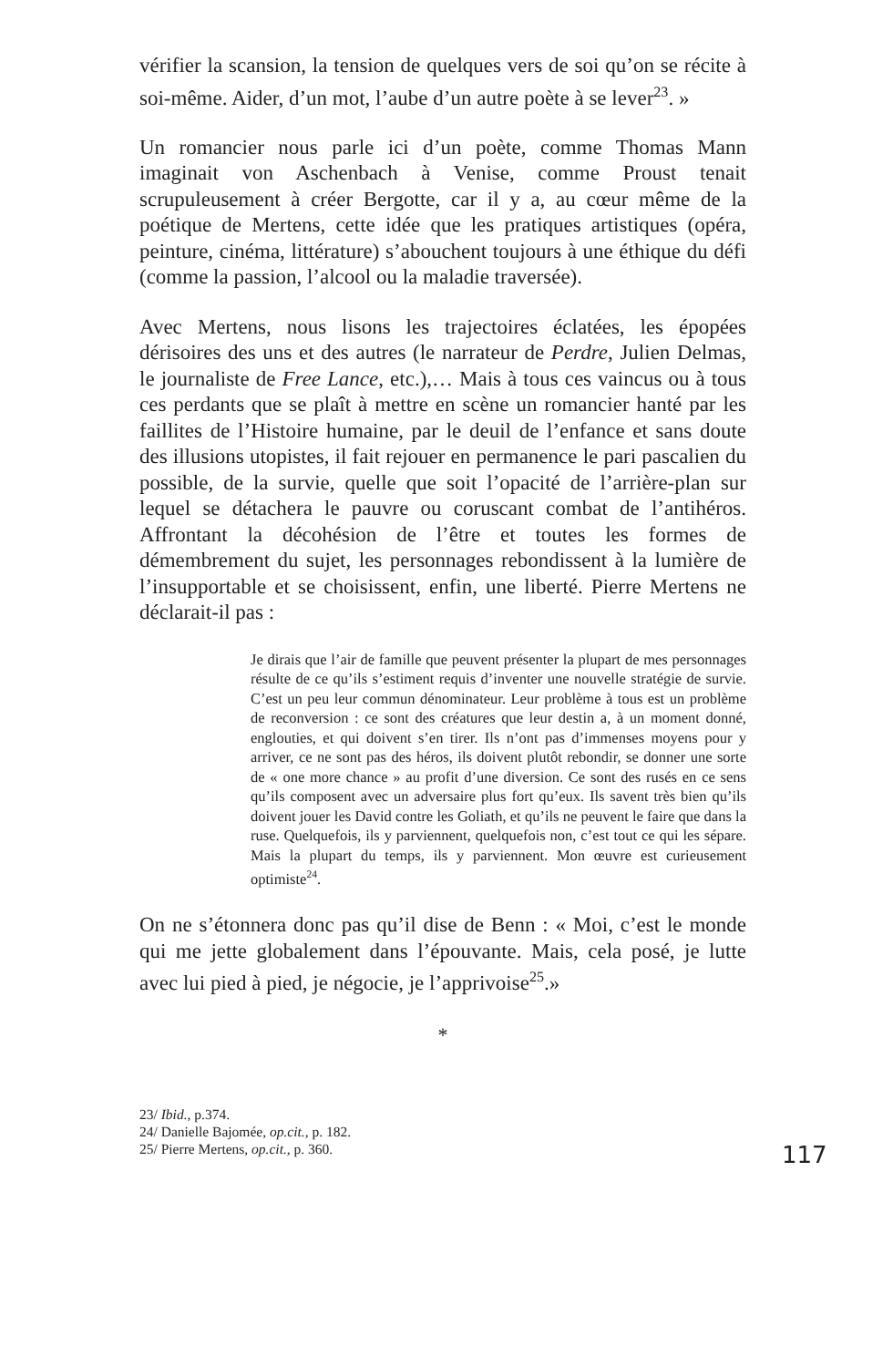vérifier la scansion, la tension de quelques vers de soi qu’on se récite à soi-même. Aider, d’un mot, l’aube d’un autre poète à se lever<sup>23</sup>. »
Un romancier nous parle ici d’un poète, comme Thomas Mann imaginait von Aschenbach à Venise, comme Proust tenait scrupuleusement à créer Bergotte, car il y a, au cœur même de la poétique de Mertens, cette idée que les pratiques artistiques (opéra, peinture, cinéma, littérature) s’abouchent toujours à une éthique du défi (comme la passion, l’alcool ou la maladie traversée).
Avec Mertens, nous lisons les trajectoires éclatées, les épopées dérisoires des uns et des autres (le narrateur de Perdre, Julien Delmas, le journaliste de Free Lance, etc.),… Mais à tous ces vaincus ou à tous ces perdants que se plaît à mettre en scène un romancier hanté par les faillites de l’Histoire humaine, par le deuil de l’enfance et sans doute des illusions utopistes, il fait rejouer en permanence le pari pascalien du possible, de la survie, quelle que soit l’opacité de l’arrière-plan sur lequel se détachera le pauvre ou coruscant combat de l’antihéros. Affrontant la décohésion de l’être et toutes les formes de démembrement du sujet, les personnages rebondissent à la lumière de l’insupportable et se choisissent, enfin, une liberté. Pierre Mertens ne déclarait-il pas :
Je dirais que l’air de famille que peuvent présenter la plupart de mes personnages résulte de ce qu’ils s’estiment requis d’inventer une nouvelle stratégie de survie. C’est un peu leur commun dénominateur. Leur problème à tous est un problème de reconversion : ce sont des créatures que leur destin a, à un moment donné, englouties, et qui doivent s’en tirer. Ils n’ont pas d’immenses moyens pour y arriver, ce ne sont pas des héros, ils doivent plutôt rebondir, se donner une sorte de « one more chance » au profit d’une diversion. Ce sont des rusés en ce sens qu’ils composent avec un adversaire plus fort qu’eux. Ils savent très bien qu’ils doivent jouer les David contre les Goliath, et qu’ils ne peuvent le faire que dans la ruse. Quelquefois, ils y parviennent, quelquefois non, c’est tout ce qui les sépare. Mais la plupart du temps, ils y parviennent. Mon œuvre est curieusement optimiste<sup>24</sup>.
On ne s’étonnera donc pas qu’il dise de Benn : « Moi, c’est le monde qui me jette globalement dans l’épouvante. Mais, cela posé, je lutte avec lui pied à pied, je négocie, je l’apprivoise<sup>25</sup>.»
*
23/ Ibid., p.374.
24/ Danielle Bajomée, op.cit., p. 182.
25/ Pierre Mertens, op.cit., p. 360.
117